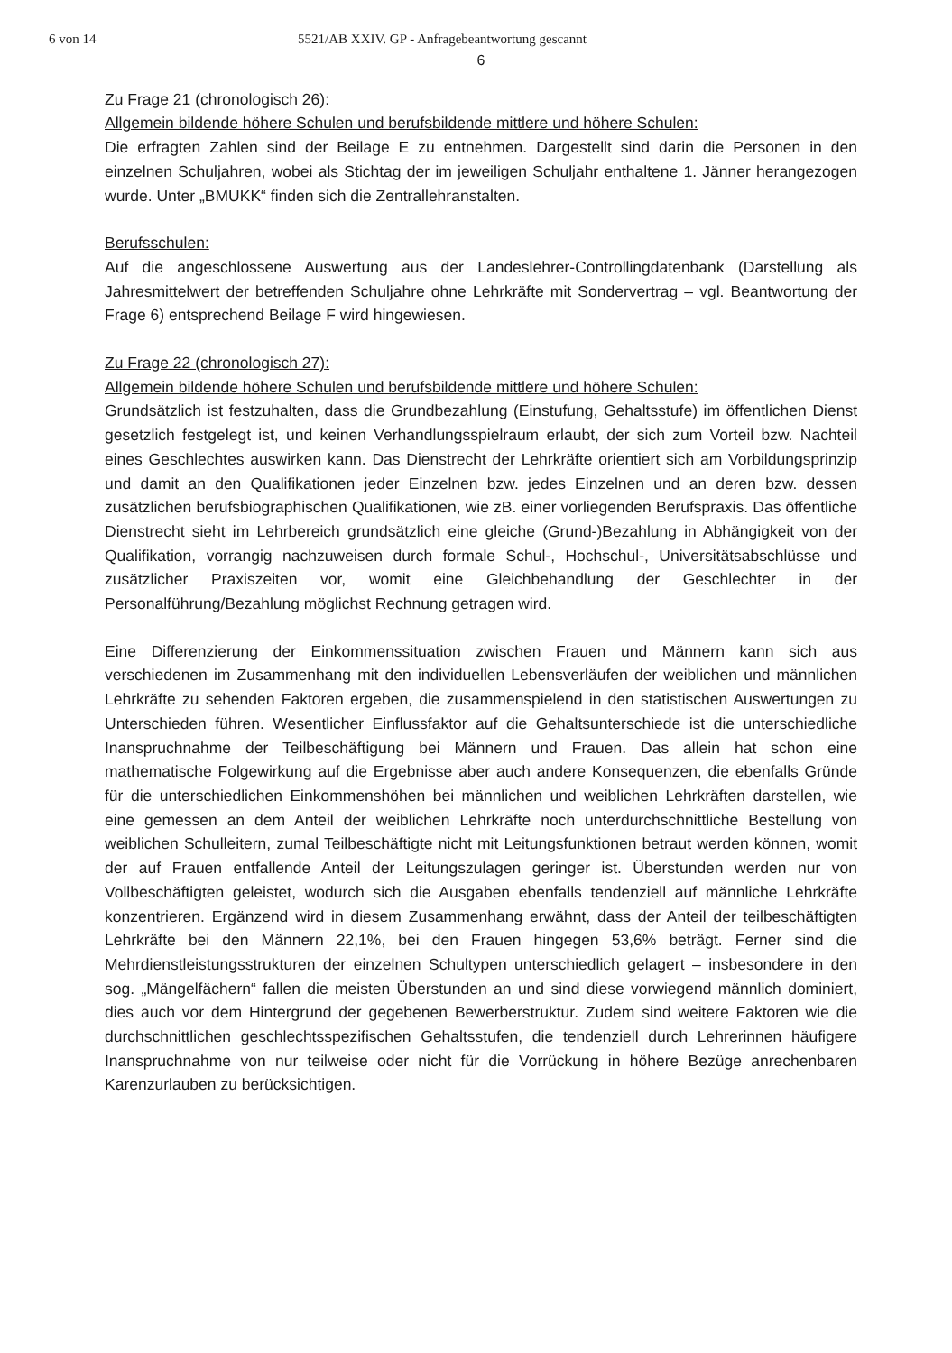6 von 14 5521/AB XXIV. GP - Anfragebeantwortung gescannt
6
Zu Frage 21 (chronologisch 26):
Allgemein bildende höhere Schulen und berufsbildende mittlere und höhere Schulen:
Die erfragten Zahlen sind der Beilage E zu entnehmen. Dargestellt sind darin die Personen in den einzelnen Schuljahren, wobei als Stichtag der im jeweiligen Schuljahr enthaltene 1. Jänner herangezogen wurde. Unter „BMUKK“ finden sich die Zentrallehranstalten.
Berufsschulen:
Auf die angeschlossene Auswertung aus der Landeslehrer-Controllingdatenbank (Darstellung als Jahresmittelwert der betreffenden Schuljahre ohne Lehrkräfte mit Sondervertrag – vgl. Beantwortung der Frage 6) entsprechend Beilage F wird hingewiesen.
Zu Frage 22 (chronologisch 27):
Allgemein bildende höhere Schulen und berufsbildende mittlere und höhere Schulen:
Grundsätzlich ist festzuhalten, dass die Grundbezahlung (Einstufung, Gehaltsstufe) im öffentlichen Dienst gesetzlich festgelegt ist, und keinen Verhandlungsspielraum erlaubt, der sich zum Vorteil bzw. Nachteil eines Geschlechtes auswirken kann. Das Dienstrecht der Lehrkräfte orientiert sich am Vorbildungsprinzip und damit an den Qualifikationen jeder Einzelnen bzw. jedes Einzelnen und an deren bzw. dessen zusätzlichen berufsbiographischen Qualifikationen, wie zB. einer vorliegenden Berufspraxis. Das öffentliche Dienstrecht sieht im Lehrbereich grundsätzlich eine gleiche (Grund-)Bezahlung in Abhängigkeit von der Qualifikation, vorrangig nachzuweisen durch formale Schul-, Hochschul-, Universitätsabschlüsse und zusätzlicher Praxiszeiten vor, womit eine Gleichbehandlung der Geschlechter in der Personalführung/Bezahlung möglichst Rechnung getragen wird.
Eine Differenzierung der Einkommenssituation zwischen Frauen und Männern kann sich aus verschiedenen im Zusammenhang mit den individuellen Lebensverläufen der weiblichen und männlichen Lehrkräfte zu sehenden Faktoren ergeben, die zusammenspielend in den statistischen Auswertungen zu Unterschieden führen. Wesentlicher Einflussfaktor auf die Gehaltsunterschiede ist die unterschiedliche Inanspruchnahme der Teilbeschäftigung bei Männern und Frauen. Das allein hat schon eine mathematische Folgewirkung auf die Ergebnisse aber auch andere Konsequenzen, die ebenfalls Gründe für die unterschiedlichen Einkommenshöhen bei männlichen und weiblichen Lehrkräften darstellen, wie eine gemessen an dem Anteil der weiblichen Lehrkräfte noch unterdurchschnittliche Bestellung von weiblichen Schulleitern, zumal Teilbeschäftigte nicht mit Leitungsfunktionen betraut werden können, womit der auf Frauen entfallende Anteil der Leitungszulagen geringer ist. Überstunden werden nur von Vollbeschäftigten geleistet, wodurch sich die Ausgaben ebenfalls tendenziell auf männliche Lehrkräfte konzentrieren. Ergänzend wird in diesem Zusammenhang erwähnt, dass der Anteil der teilbeschäftigten Lehrkräfte bei den Männern 22,1%, bei den Frauen hingegen 53,6% beträgt. Ferner sind die Mehrdienstleistungsstrukturen der einzelnen Schultypen unterschiedlich gelagert – insbesondere in den sog. „Mängelfächern“ fallen die meisten Überstunden an und sind diese vorwiegend männlich dominiert, dies auch vor dem Hintergrund der gegebenen Bewerberstruktur. Zudem sind weitere Faktoren wie die durchschnittlichen geschlechtsspezifischen Gehaltsstufen, die tendenziell durch Lehrerinnen häufigere Inanspruchnahme von nur teilweise oder nicht für die Vorrückung in höhere Bezüge anrechenbaren Karenzurlauben zu berücksichtigen.